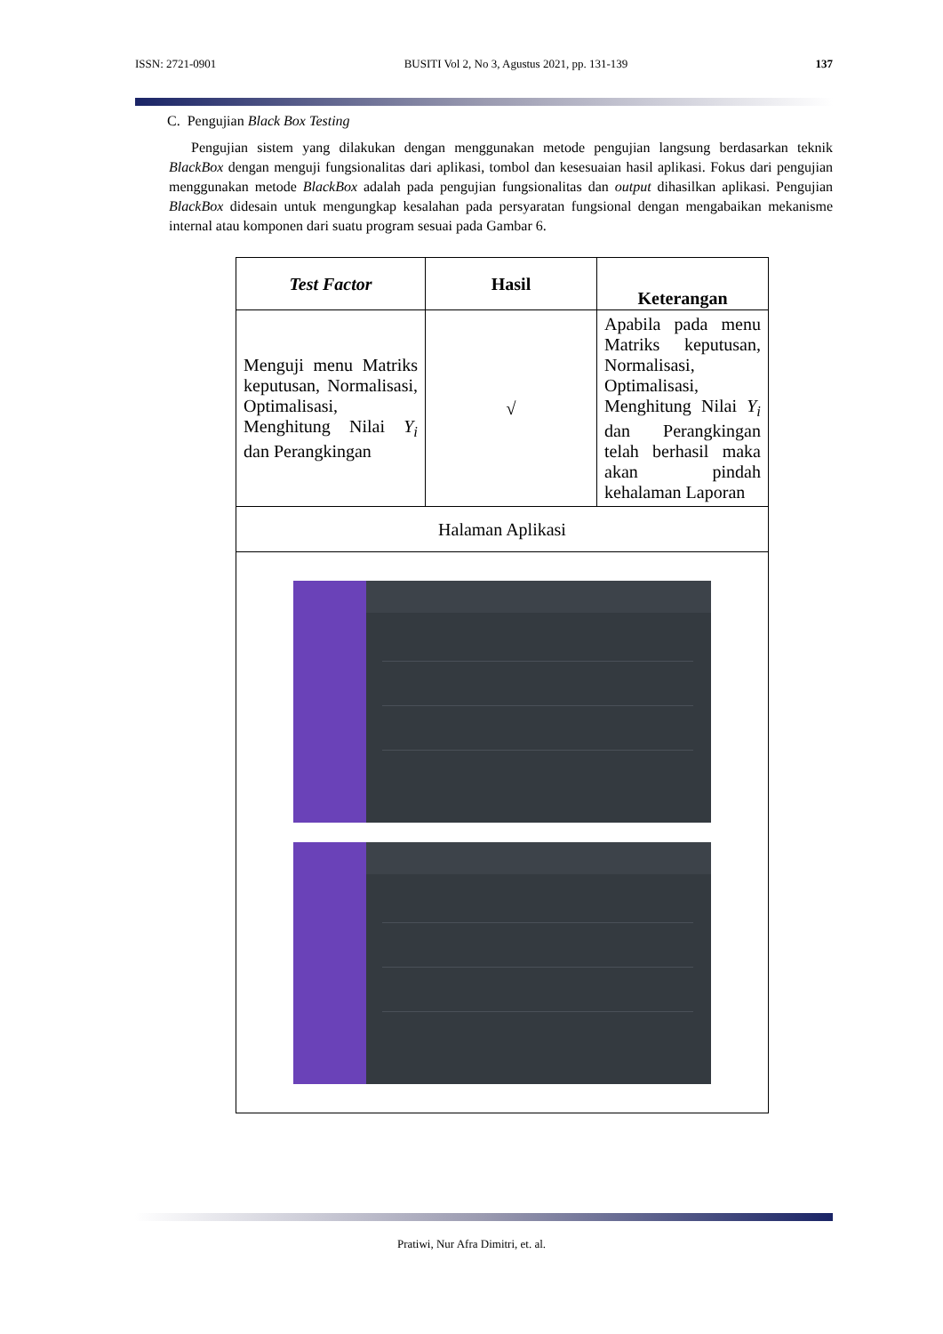ISSN: 2721-0901 BUSITI Vol 2, No 3, Agustus 2021, pp. 131-139 137
C. Pengujian Black Box Testing
Pengujian sistem yang dilakukan dengan menggunakan metode pengujian langsung berdasarkan teknik BlackBox dengan menguji fungsionalitas dari aplikasi, tombol dan kesesuaian hasil aplikasi. Fokus dari pengujian menggunakan metode BlackBox adalah pada pengujian fungsionalitas dan output dihasilkan aplikasi. Pengujian BlackBox didesain untuk mengungkap kesalahan pada persyaratan fungsional dengan mengabaikan mekanisme internal atau komponen dari suatu program sesuai pada Gambar 6.
| Test Factor | Hasil | Keterangan |
| --- | --- | --- |
| Menguji menu Matriks keputusan, Normalisasi, Optimalisasi, Menghitung Nilai Y<sub>i</sub> dan Perangkingan | √ | Apabila pada menu Matriks keputusan, Normalisasi, Optimalisasi, Menghitung Nilai Y<sub>i</sub> dan Perangkingan telah berhasil maka akan pindah kehalaman Laporan |
| Halaman Aplikasi | | |
Pratiwi, Nur Afra Dimitri, et. al.